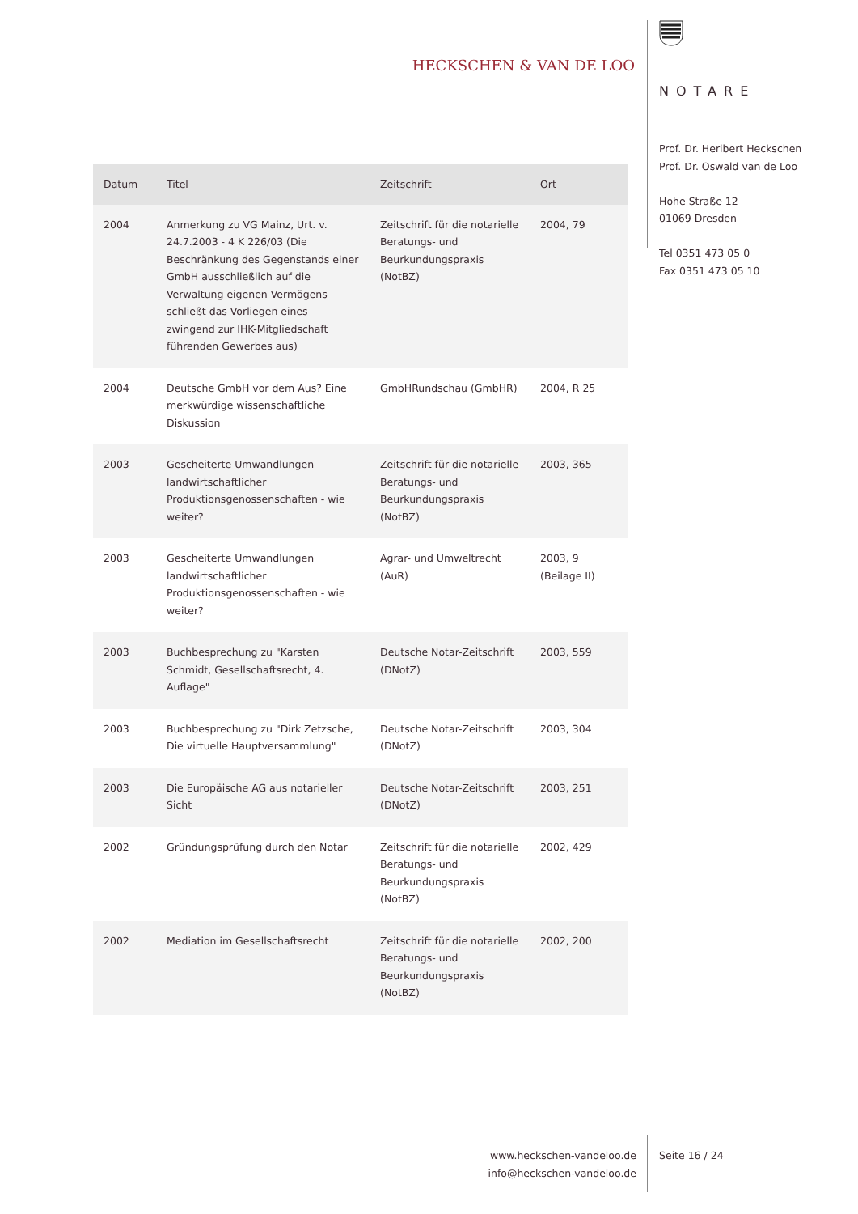HECKSCHEN & VAN DE LOO
NOTARE
Prof. Dr. Heribert Heckschen
Prof. Dr. Oswald van de Loo
Hohe Straße 12
01069 Dresden
Tel 0351 473 05 0
Fax 0351 473 05 10
| Datum | Titel | Zeitschrift | Ort |
| --- | --- | --- | --- |
| 2004 | Anmerkung zu VG Mainz, Urt. v. 24.7.2003 - 4 K 226/03 (Die Beschränkung des Gegenstands einer GmbH ausschließlich auf die Verwaltung eigenen Vermögens schließt das Vorliegen eines zwingend zur IHK-Mitgliedschaft führenden Gewerbes aus) | Zeitschrift für die notarielle Beratungs- und Beurkundungspraxis (NotBZ) | 2004, 79 |
| 2004 | Deutsche GmbH vor dem Aus? Eine merkwürdige wissenschaftliche Diskussion | GmbHRundschau (GmbHR) | 2004, R 25 |
| 2003 | Gescheiterte Umwandlungen landwirtschaftlicher Produktionsgenossenschaften - wie weiter? | Zeitschrift für die notarielle Beratungs- und Beurkundungspraxis (NotBZ) | 2003, 365 |
| 2003 | Gescheiterte Umwandlungen landwirtschaftlicher Produktionsgenossenschaften - wie weiter? | Agrar- und Umweltrecht (AuR) | 2003, 9 (Beilage II) |
| 2003 | Buchbesprechung zu "Karsten Schmidt, Gesellschaftsrecht, 4. Auflage" | Deutsche Notar-Zeitschrift (DNotZ) | 2003, 559 |
| 2003 | Buchbesprechung zu "Dirk Zetzsche, Die virtuelle Hauptversammlung" | Deutsche Notar-Zeitschrift (DNotZ) | 2003, 304 |
| 2003 | Die Europäische AG aus notarieller Sicht | Deutsche Notar-Zeitschrift (DNotZ) | 2003, 251 |
| 2002 | Gründungsprüfung durch den Notar | Zeitschrift für die notarielle Beratungs- und Beurkundungspraxis (NotBZ) | 2002, 429 |
| 2002 | Mediation im Gesellschaftsrecht | Zeitschrift für die notarielle Beratungs- und Beurkundungspraxis (NotBZ) | 2002, 200 |
www.heckschen-vandeloo.de
info@heckschen-vandeloo.de
Seite 16 / 24